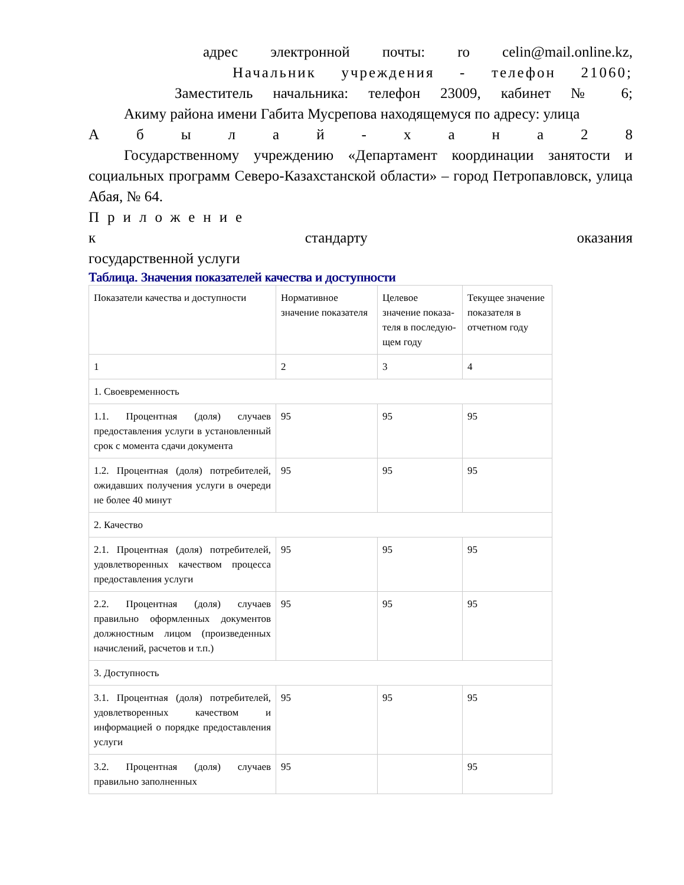адрес электронной почты: ro celin@mail.online.kz,
Начальник учреждения - телефон 21060;
Заместитель начальника: телефон 23009, кабинет № 6;
Акиму района имени Габита Мусрепова находящемуся по адресу: улица
А б ы л а й - х а н а 2 8
Государственному учреждению «Департамент координации занятости и социальных программ Северо-Казахстанской области» – город Петропавловск, улица Абая, № 64.
Приложение
к стандарту оказания
государственной услуги
Таблица. Значения показателей качества и доступности
| Показатели качества и доступности | Нормативное значение показателя | Целевое значение показа-теля в последую-щем году | Текущее значение показателя в отчетном году |
| 1 | 2 | 3 | 4 |
| 1. Своевременность | | | |
| 1.1. Процентная (доля) случаев предоставления услуги в установленный срок с момента сдачи документа | 95 | 95 | 95 |
| 1.2. Процентная (доля) потребителей, ожидавших получения услуги в очереди не более 40 минут | 95 | 95 | 95 |
| 2. Качество | | | |
| 2.1. Процентная (доля) потребителей, удовлетворенных качеством процесса предоставления услуги | 95 | 95 | 95 |
| 2.2. Процентная (доля) случаев правильно оформленных документов должностным лицом (произведенных начислений, расчетов и т.п.) | 95 | 95 | 95 |
| 3. Доступность | | | |
| 3.1. Процентная (доля) потребителей, удовлетворенных качеством и информацией о порядке предоставления услуги | 95 | 95 | 95 |
| 3.2. Процентная (доля) случаев правильно заполненных | 95 | | 95 |